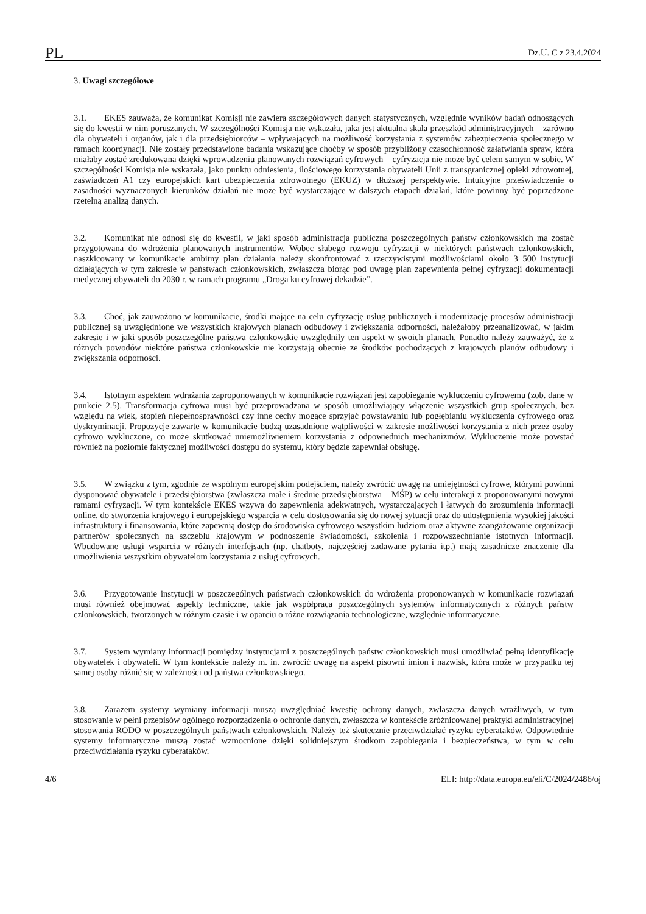PL Dz.U. C z 23.4.2024
3. Uwagi szczegółowe
3.1. EKES zauważa, że komunikat Komisji nie zawiera szczegółowych danych statystycznych, względnie wyników badań odnoszących się do kwestii w nim poruszanych. W szczególności Komisja nie wskazała, jaka jest aktualna skala przeszkód administracyjnych – zarówno dla obywateli i organów, jak i dla przedsiębiorców – wpływających na możliwość korzystania z systemów zabezpieczenia społecznego w ramach koordynacji. Nie zostały przedstawione badania wskazujące choćby w sposób przybliżony czasochłonność załatwiania spraw, która miałaby zostać zredukowana dzięki wprowadzeniu planowanych rozwiązań cyfrowych – cyfryzacja nie może być celem samym w sobie. W szczególności Komisja nie wskazała, jako punktu odniesienia, ilościowego korzystania obywateli Unii z transgranicznej opieki zdrowotnej, zaświadczeń A1 czy europejskich kart ubezpieczenia zdrowotnego (EKUZ) w dłuższej perspektywie. Intuicyjne przeświadczenie o zasadności wyznaczonych kierunków działań nie może być wystarczające w dalszych etapach działań, które powinny być poprzedzone rzetelną analizą danych.
3.2. Komunikat nie odnosi się do kwestii, w jaki sposób administracja publiczna poszczególnych państw członkowskich ma zostać przygotowana do wdrożenia planowanych instrumentów. Wobec słabego rozwoju cyfryzacji w niektórych państwach członkowskich, naszkicowany w komunikacie ambitny plan działania należy skonfrontować z rzeczywistymi możliwościami około 3 500 instytucji działających w tym zakresie w państwach członkowskich, zwłaszcza biorąc pod uwagę plan zapewnienia pełnej cyfryzacji dokumentacji medycznej obywateli do 2030 r. w ramach programu „Droga ku cyfrowej dekadzie”.
3.3. Choć, jak zauważono w komunikacie, środki mające na celu cyfryzację usług publicznych i modernizację procesów administracji publicznej są uwzględnione we wszystkich krajowych planach odbudowy i zwiększania odporności, należałoby przeanalizować, w jakim zakresie i w jaki sposób poszczególne państwa członkowskie uwzględniły ten aspekt w swoich planach. Ponadto należy zauważyć, że z różnych powodów niektóre państwa członkowskie nie korzystają obecnie ze środków pochodzących z krajowych planów odbudowy i zwiększania odporności.
3.4. Istotnym aspektem wdrażania zaproponowanych w komunikacie rozwiązań jest zapobieganie wykluczeniu cyfrowemu (zob. dane w punkcie 2.5). Transformacja cyfrowa musi być przeprowadzana w sposób umożliwiający włączenie wszystkich grup społecznych, bez względu na wiek, stopień niepełnosprawności czy inne cechy mogące sprzyjać powstawaniu lub pogłębianiu wykluczenia cyfrowego oraz dyskryminacji. Propozycje zawarte w komunikacie budzą uzasadnione wątpliwości w zakresie możliwości korzystania z nich przez osoby cyfrowo wykluczone, co może skutkować uniemożliwieniem korzystania z odpowiednich mechanizmów. Wykluczenie może powstać również na poziomie faktycznej możliwości dostępu do systemu, który będzie zapewniał obsługę.
3.5. W związku z tym, zgodnie ze wspólnym europejskim podejściem, należy zwrócić uwagę na umiejętności cyfrowe, którymi powinni dysponować obywatele i przedsiębiorstwa (zwłaszcza małe i średnie przedsiębiorstwa – MŚP) w celu interakcji z proponowanymi nowymi ramami cyfryzacji. W tym kontekście EKES wzywa do zapewnienia adekwatnych, wystarczających i łatwych do zrozumienia informacji online, do stworzenia krajowego i europejskiego wsparcia w celu dostosowania się do nowej sytuacji oraz do udostępnienia wysokiej jakości infrastruktury i finansowania, które zapewnią dostęp do środowiska cyfrowego wszystkim ludziom oraz aktywne zaangażowanie organizacji partnerów społecznych na szczeblu krajowym w podnoszenie świadomości, szkolenia i rozpowszechnianie istotnych informacji. Wbudowane usługi wsparcia w różnych interfejsach (np. chatboty, najczęściej zadawane pytania itp.) mają zasadnicze znaczenie dla umożliwienia wszystkim obywatelom korzystania z usług cyfrowych.
3.6. Przygotowanie instytucji w poszczególnych państwach członkowskich do wdrożenia proponowanych w komunikacie rozwiązań musi również obejmować aspekty techniczne, takie jak współpraca poszczególnych systemów informatycznych z różnych państw członkowskich, tworzonych w różnym czasie i w oparciu o różne rozwiązania technologiczne, względnie informatyczne.
3.7. System wymiany informacji pomiędzy instytucjami z poszczególnych państw członkowskich musi umożliwiać pełną identyfikację obywatelek i obywateli. W tym kontekście należy m. in. zwrócić uwagę na aspekt pisowni imion i nazwisk, która może w przypadku tej samej osoby różnić się w zależności od państwa członkowskiego.
3.8. Zarazem systemy wymiany informacji muszą uwzględniać kwestię ochrony danych, zwłaszcza danych wrażliwych, w tym stosowanie w pełni przepisów ogólnego rozporządzenia o ochronie danych, zwłaszcza w kontekście zróżnicowanej praktyki administracyjnej stosowania RODO w poszczególnych państwach członkowskich. Należy też skutecznie przeciwdziałać ryzyku cyberataków. Odpowiednie systemy informatyczne muszą zostać wzmocnione dzięki solidniejszym środkom zapobiegania i bezpieczeństwa, w tym w celu przeciwdziałania ryzyku cyberataków.
4/6 ELI: http://data.europa.eu/eli/C/2024/2486/oj